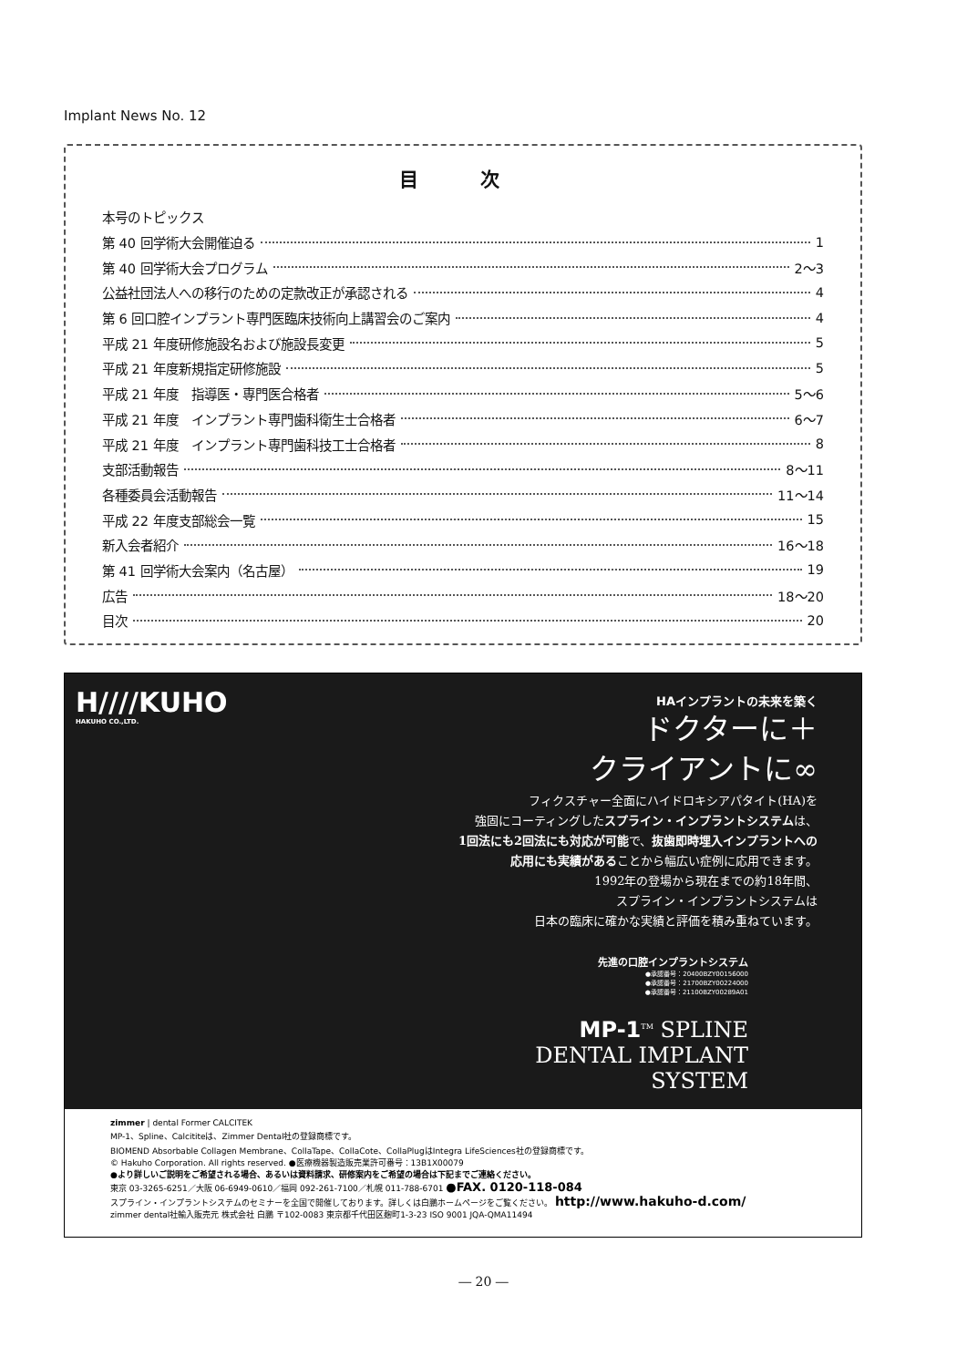Implant News No. 12
目 次
本号のトピックス
第 40 回学術大会開催迫る 1
第 40 回学術大会プログラム 2～3
公益社団法人への移行のための定款改正が承認される 4
第 6 回口腔インプラント専門医臨床技術向上講習会のご案内 4
平成 21 年度研修施設名および施設長変更 5
平成 21 年度新規指定研修施設 5
平成 21 年度　指導医・専門医合格者 5～6
平成 21 年度　インプラント専門歯科衛生士合格者 6～7
平成 21 年度　インプラント専門歯科技工士合格者 8
支部活動報告 8～11
各種委員会活動報告 11～14
平成 22 年度支部総会一覧 15
新入会者紹介 16～18
第 41 回学術大会案内（名古屋） 19
広告 18～20
目次 20
H////KUHO
HAKUHO CO.,LTD.
HAインプラントの未来を築く
ドクターに＋
クライアントに∞
フィクスチャー全面にハイドロキシアパタイト(HA)を
強固にコーティングしたスプライン・インプラントシステムは、
1回法にも2回法にも対応が可能で、抜歯即時埋入インプラントへの
応用にも実績があることから幅広い症例に応用できます。
1992年の登場から現在までの約18年間、
スプライン・インプラントシステムは
日本の臨床に確かな実績と評価を積み重ねています。
先進の口腔インプラントシステム
●承認番号：20400BZY00156000
●承認番号：21700BZY00224000
●承認番号：21100BZY00289A01
MP-1<sup>TM</sup> SPLINE
DENTAL IMPLANT
SYSTEM
zimmer | dental Former CALCITEK
MP-1、Spline、Calcititeは、Zimmer Dental社の登録商標です。
BIOMEND Absorbable Collagen Membrane、CollaTape、CollaCote、CollaPlugはIntegra LifeSciences社の登録商標です。
© Hakuho Corporation. All rights reserved. ●医療機器製造販売業許可番号：13B1X00079
●より詳しいご説明をご希望される場合、あるいは資料請求、研修案内をご希望の場合は下記までご連絡ください。
東京 03-3265-6251／大阪 06-6949-0610／福岡 092-261-7100／札幌 011-788-6701 ●FAX. 0120-118-084
スプライン・インプラントシステムのセミナーを全国で開催しております。詳しくは白鵬ホームページをご覧ください。 http://www.hakuho-d.com/
zimmer dental社輸入販売元 株式会社 白鵬 〒102-0083 東京都千代田区麹町1-3-23 ISO 9001 JQA-QMA11494
― 20 ―